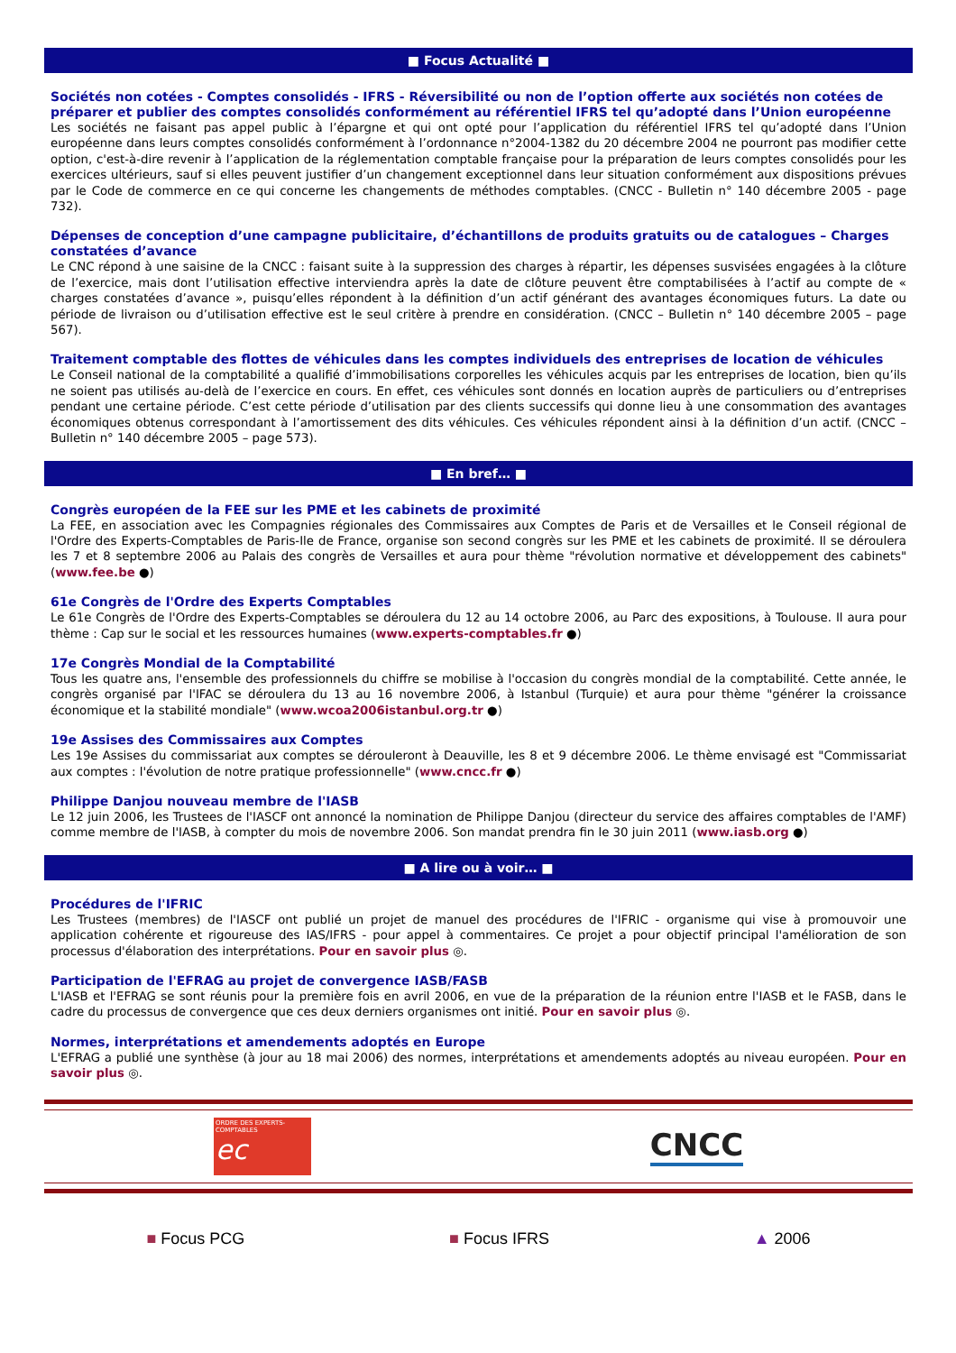■ Focus Actualité ■
Sociétés non cotées - Comptes consolidés - IFRS - Réversibilité ou non de l’option offerte aux sociétés non cotées de préparer et publier des comptes consolidés conformément au référentiel IFRS tel qu’adopté dans l’Union européenne
Les sociétés ne faisant pas appel public à l’épargne et qui ont opté pour l’application du référentiel IFRS tel qu’adopté dans l’Union européenne dans leurs comptes consolidés conformément à l’ordonnance n°2004-1382 du 20 décembre 2004 ne pourront pas modifier cette option, c'est-à-dire revenir à l’application de la réglementation comptable française pour la préparation de leurs comptes consolidés pour les exercices ultérieurs, sauf si elles peuvent justifier d’un changement exceptionnel dans leur situation conformément aux dispositions prévues par le Code de commerce en ce qui concerne les changements de méthodes comptables. (CNCC - Bulletin n° 140 décembre 2005 - page 732).
Dépenses de conception d’une campagne publicitaire, d’échantillons de produits gratuits ou de catalogues – Charges constatées d’avance
Le CNC répond à une saisine de la CNCC : faisant suite à la suppression des charges à répartir, les dépenses susvisées engagées à la clôture de l’exercice, mais dont l’utilisation effective interviendra après la date de clôture peuvent être comptabilisées à l’actif au compte de « charges constatées d’avance », puisqu’elles répondent à la définition d’un actif générant des avantages économiques futurs. La date ou période de livraison ou d’utilisation effective est le seul critère à prendre en considération. (CNCC – Bulletin n° 140 décembre 2005 – page 567).
Traitement comptable des flottes de véhicules dans les comptes individuels des entreprises de location de véhicules
Le Conseil national de la comptabilité a qualifié d’immobilisations corporelles les véhicules acquis par les entreprises de location, bien qu’ils ne soient pas utilisés au-delà de l’exercice en cours. En effet, ces véhicules sont donnés en location auprès de particuliers ou d’entreprises pendant une certaine période. C’est cette période d’utilisation par des clients successifs qui donne lieu à une consommation des avantages économiques obtenus correspondant à l’amortissement des dits véhicules. Ces véhicules répondent ainsi à la définition d’un actif. (CNCC – Bulletin n° 140 décembre 2005 – page 573).
■ En bref… ■
Congrès européen de la FEE sur les PME et les cabinets de proximité
La FEE, en association avec les Compagnies régionales des Commissaires aux Comptes de Paris et de Versailles et le Conseil régional de l'Ordre des Experts-Comptables de Paris-Ile de France, organise son second congrès sur les PME et les cabinets de proximité. Il se déroulera les 7 et 8 septembre 2006 au Palais des congrès de Versailles et aura pour thème "révolution normative et développement des cabinets" (www.fee.be ●)
61e Congrès de l'Ordre des Experts Comptables
Le 61e Congrès de l'Ordre des Experts-Comptables se déroulera du 12 au 14 octobre 2006, au Parc des expositions, à Toulouse. Il aura pour thème : Cap sur le social et les ressources humaines (www.experts-comptables.fr ●)
17e Congrès Mondial de la Comptabilité
Tous les quatre ans, l'ensemble des professionnels du chiffre se mobilise à l'occasion du congrès mondial de la comptabilité. Cette année, le congrès organisé par l'IFAC se déroulera du 13 au 16 novembre 2006, à Istanbul (Turquie) et aura pour thème "générer la croissance économique et la stabilité mondiale" (www.wcoa2006istanbul.org.tr ●)
19e Assises des Commissaires aux Comptes
Les 19e Assises du commissariat aux comptes se dérouleront à Deauville, les 8 et 9 décembre 2006. Le thème envisagé est "Commissariat aux comptes : l'évolution de notre pratique professionnelle" (www.cncc.fr ●)
Philippe Danjou nouveau membre de l'IASB
Le 12 juin 2006, les Trustees de l'IASCF ont annoncé la nomination de Philippe Danjou (directeur du service des affaires comptables de l'AMF) comme membre de l'IASB, à compter du mois de novembre 2006. Son mandat prendra fin le 30 juin 2011 (www.iasb.org ●)
■ A lire ou à voir… ■
Procédures de l'IFRIC
Les Trustees (membres) de l'IASCF ont publié un projet de manuel des procédures de l'IFRIC - organisme qui vise à promouvoir une application cohérente et rigoureuse des IAS/IFRS - pour appel à commentaires. Ce projet a pour objectif principal l'amélioration de son processus d'élaboration des interprétations. Pour en savoir plus ◎.
Participation de l'EFRAG au projet de convergence IASB/FASB
L'IASB et l'EFRAG se sont réunis pour la première fois en avril 2006, en vue de la préparation de la réunion entre l'IASB et le FASB, dans le cadre du processus de convergence que ces deux derniers organismes ont initié. Pour en savoir plus ◎.
Normes, interprétations et amendements adoptés en Europe
L'EFRAG a publié une synthèse (à jour au 18 mai 2006) des normes, interprétations et amendements adoptés au niveau européen. Pour en savoir plus ◎.
ORDRE DES EXPERTS-COMPTABLES
ec
CNCC
■ Focus PCG ■ Focus IFRS ▲ 2006